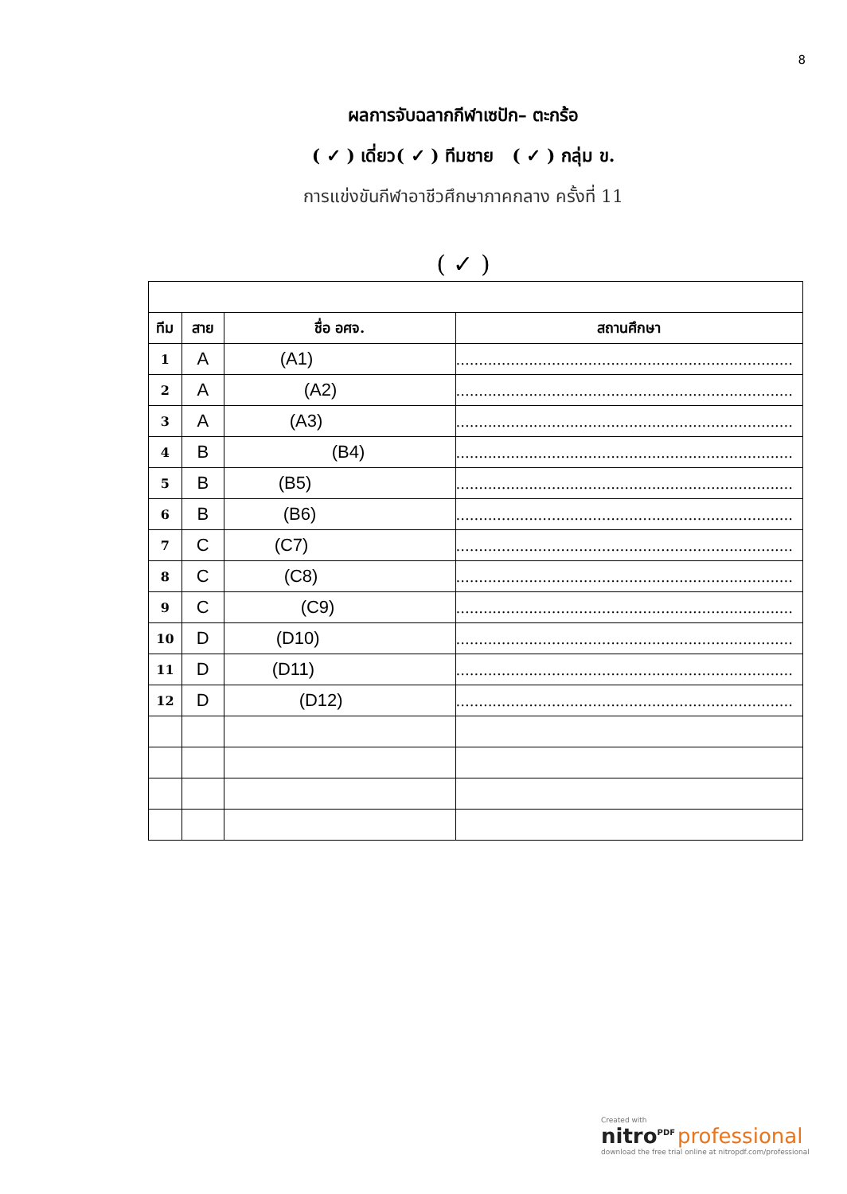8
ผลการจับฉลากกีฬาเซปัก– ตะกร้อ
( ✓ ) เดี่ยว( ✓ ) ทีมชาย ( ✓ ) กลุ่ม ข.
การแข่งขันกีฬาอาชีวศึกษาภาคกลาง ครั้งที่ 11
( ✓ )
| ทีม | สาย | ชื่อ อศจ. | สถานศึกษา |
| --- | --- | --- | --- |
| 1 | A | (A1) | .......................................................................... |
| 2 | A | (A2) | .......................................................................... |
| 3 | A | (A3) | .......................................................................... |
| 4 | B | (B4) | .......................................................................... |
| 5 | B | (B5) | .......................................................................... |
| 6 | B | (B6) | .......................................................................... |
| 7 | C | (C7) | .......................................................................... |
| 8 | C | (C8) | .......................................................................... |
| 9 | C | (C9) | .......................................................................... |
| 10 | D | (D10) | .......................................................................... |
| 11 | D | (D11) | .......................................................................... |
| 12 | D | (D12) | .......................................................................... |
Created with
nitro<sup>PDF</sup> professional
download the free trial online at nitropdf.com/professional